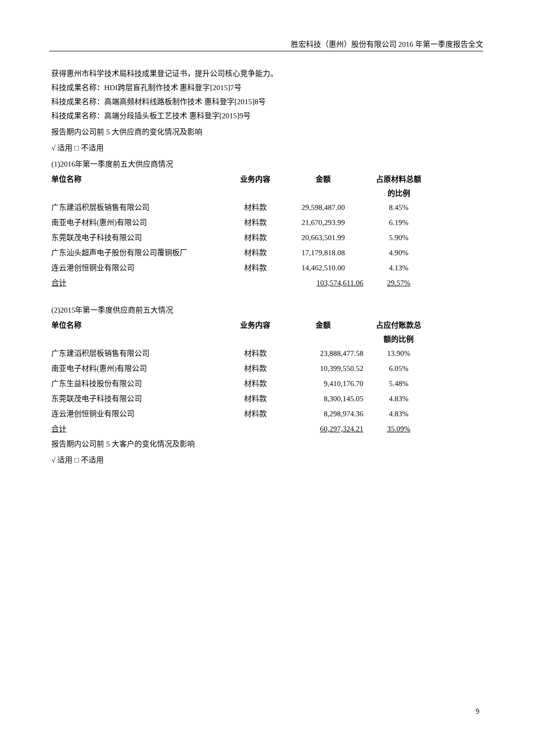胜宏科技（惠州）股份有限公司 2016 年第一季度报告全文
获得惠州市科学技术局科技成果登记证书，提升公司核心竞争能力。
科技成果名称：HDI跨层盲孔制作技术 惠科登字[2015]7号
科技成果名称：高端高频材料线路板制作技术 惠科登字[2015]8号
科技成果名称：高端分段插头板工艺技术 惠科登字[2015]9号
报告期内公司前 5 大供应商的变化情况及影响
√ 适用 □ 不适用
(1)2016年第一季度前五大供应商情况
| 单位名称 | 业务内容 | 金额 | 占原材料总额 的比例 |
| --- | --- | --- | --- |
| 广东建滔积层板销售有限公司 | 材料款 | 29,598,487.00 | 8.45% |
| 南亚电子材料(惠州)有限公司 | 材料款 | 21,670,293.99 | 6.19% |
| 东莞联茂电子科技有限公司 | 材料款 | 20,663,501.99 | 5.90% |
| 广东汕头超声电子股份有限公司覆铜板厂 | 材料款 | 17,179,818.08 | 4.90% |
| 连云港创恒铜业有限公司 | 材料款 | 14,462,510.00 | 4.13% |
| 合计 | | 103,574,611.06 | 29.57% |
(2)2015年第一季度供应商前五大情况
| 单位名称 | 业务内容 | 金额 | 占应付账款总 额的比例 |
| --- | --- | --- | --- |
| 广东建滔积层板销售有限公司 | 材料款 | 23,888,477.58 | 13.90% |
| 南亚电子材料(惠州)有限公司 | 材料款 | 10,399,550.52 | 6.05% |
| 广东生益科技股份有限公司 | 材料款 | 9,410,176.70 | 5.48% |
| 东莞联茂电子科技有限公司 | 材料款 | 8,300,145.05 | 4.83% |
| 连云港创恒铜业有限公司 | 材料款 | 8,298,974.36 | 4.83% |
| 合计 | | 60,297,324.21 | 35.09% |
报告期内公司前 5 大客户的变化情况及影响
√ 适用 □ 不适用
9